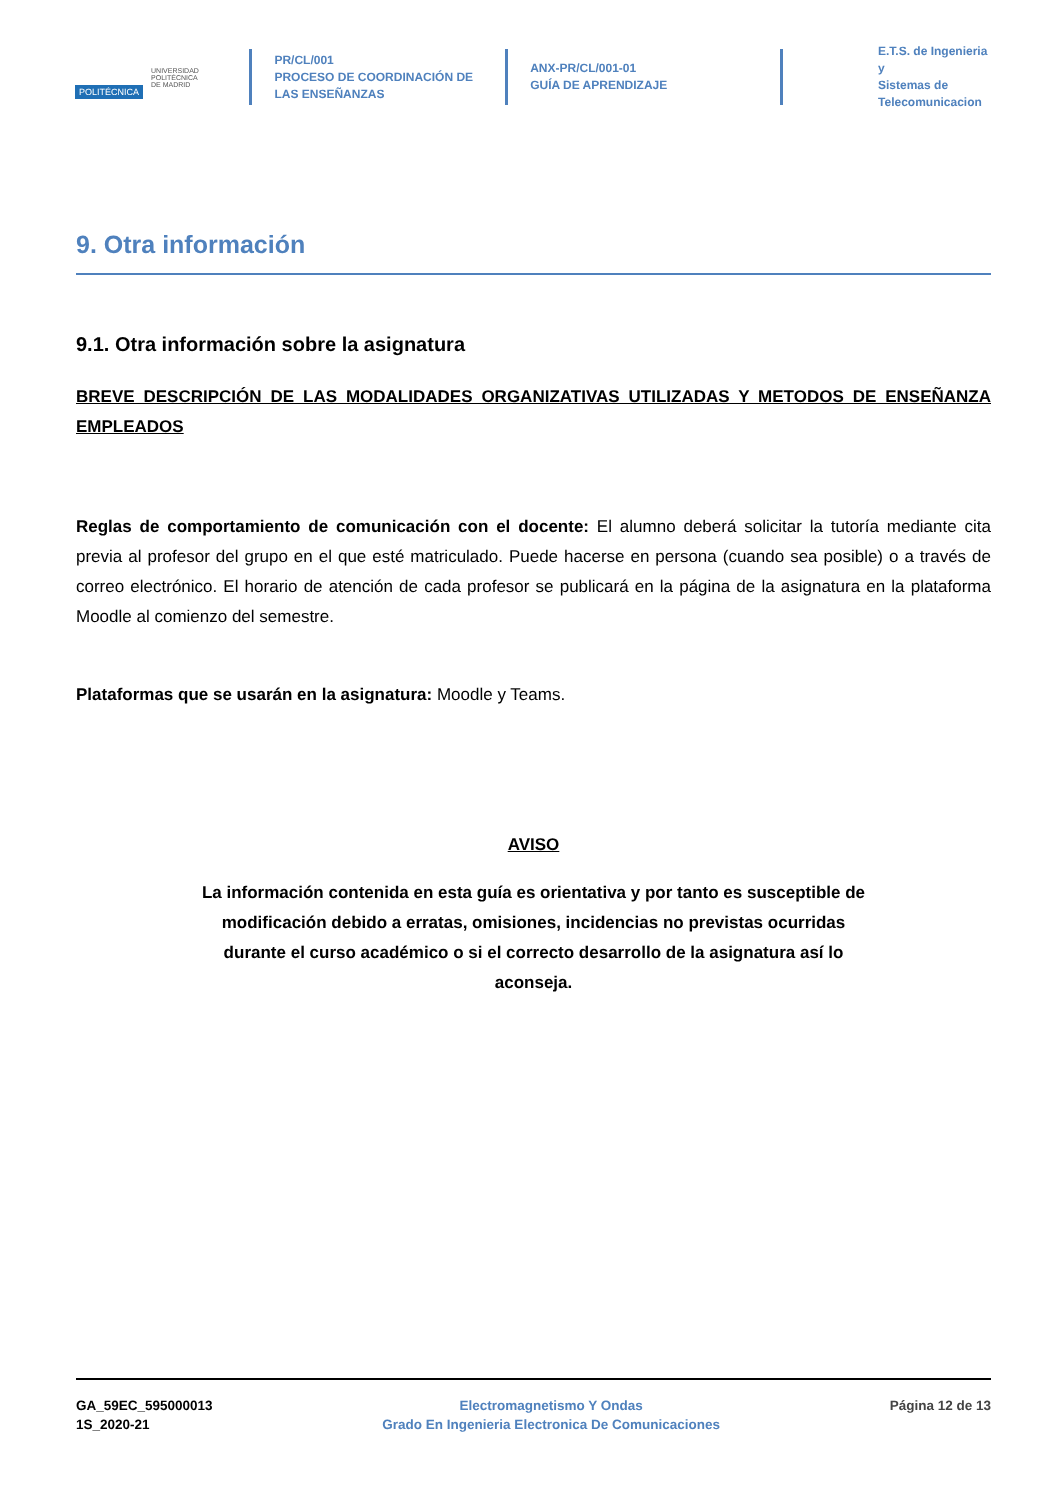POLITÉCNICA
UNIVERSIDAD
POLITÉCNICA
DE MADRID
PR/CL/001
PROCESO DE COORDINACIÓN DE
LAS ENSEÑANZAS
ANX-PR/CL/001-01
GUÍA DE APRENDIZAJE
E.T.S. de Ingenieria y
Sistemas de
Telecomunicacion
9. Otra información
9.1. Otra información sobre la asignatura
BREVE DESCRIPCIÓN DE LAS MODALIDADES ORGANIZATIVAS UTILIZADAS Y METODOS DE ENSEÑANZA EMPLEADOS
Reglas de comportamiento de comunicación con el docente: El alumno deberá solicitar la tutoría mediante cita previa al profesor del grupo en el que esté matriculado. Puede hacerse en persona (cuando sea posible) o a través de correo electrónico. El horario de atención de cada profesor se publicará en la página de la asignatura en la plataforma Moodle al comienzo del semestre.
Plataformas que se usarán en la asignatura: Moodle y Teams.
AVISO
La información contenida en esta guía es orientativa y por tanto es susceptible de modificación debido a erratas, omisiones, incidencias no previstas ocurridas durante el curso académico o si el correcto desarrollo de la asignatura así lo aconseja.
GA_59EC_595000013
1S_2020-21
Electromagnetismo Y Ondas
Grado En Ingenieria Electronica De Comunicaciones
Página 12 de 13